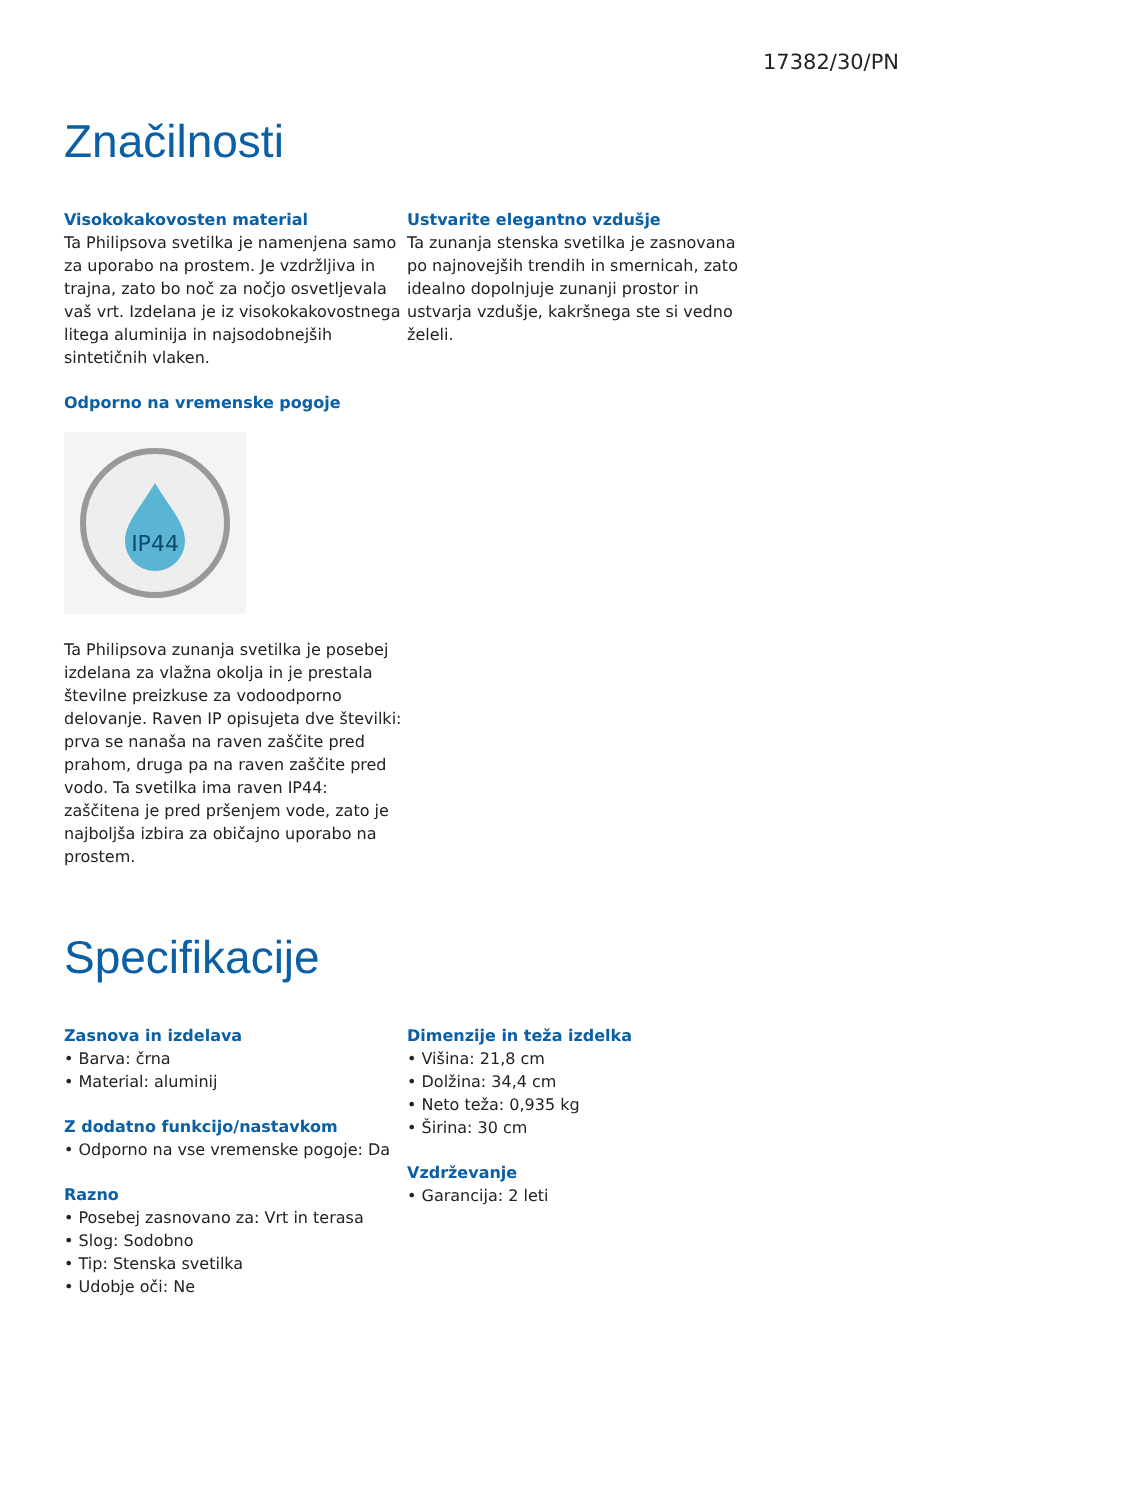17382/30/PN
Značilnosti
Visokokakovosten material
Ta Philipsova svetilka je namenjena samo za uporabo na prostem. Je vzdržljiva in trajna, zato bo noč za nočjo osvetljevala vaš vrt. Izdelana je iz visokokakovostnega litega aluminija in najsodobnejših sintetičnih vlaken.
Odporno na vremenske pogoje
IP44
Ta Philipsova zunanja svetilka je posebej izdelana za vlažna okolja in je prestala številne preizkuse za vodoodporno delovanje. Raven IP opisujeta dve številki: prva se nanaša na raven zaščite pred prahom, druga pa na raven zaščite pred vodo. Ta svetilka ima raven IP44: zaščitena je pred pršenjem vode, zato je najboljša izbira za običajno uporabo na prostem.
Ustvarite elegantno vzdušje
Ta zunanja stenska svetilka je zasnovana po najnovejših trendih in smernicah, zato idealno dopolnjuje zunanji prostor in ustvarja vzdušje, kakršnega ste si vedno želeli.
Specifikacije
Zasnova in izdelava
• Barva: črna
• Material: aluminij
Z dodatno funkcijo/nastavkom
• Odporno na vse vremenske pogoje: Da
Razno
• Posebej zasnovano za: Vrt in terasa
• Slog: Sodobno
• Tip: Stenska svetilka
• Udobje oči: Ne
Dimenzije in teža izdelka
• Višina: 21,8 cm
• Dolžina: 34,4 cm
• Neto teža: 0,935 kg
• Širina: 30 cm
Vzdrževanje
• Garancija: 2 leti